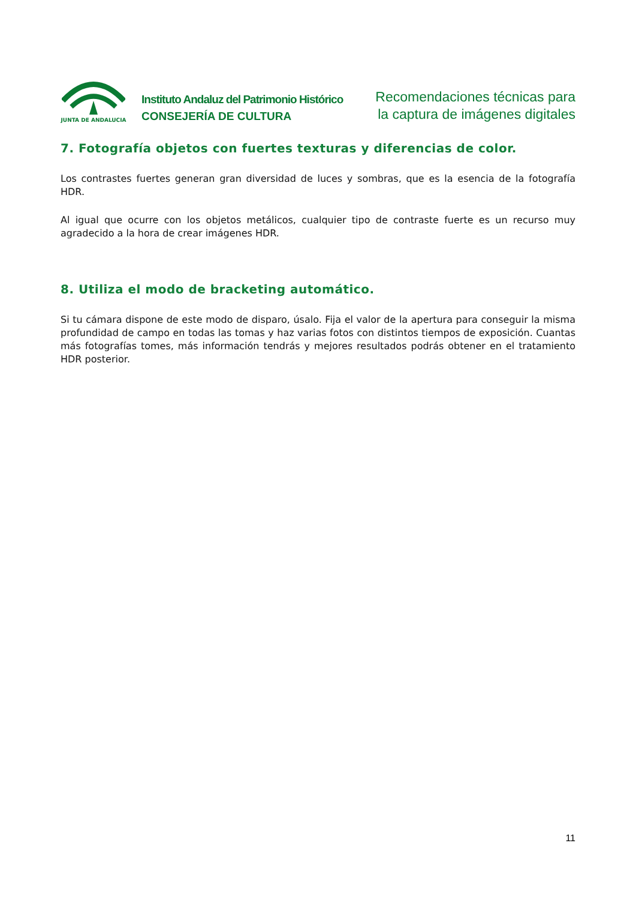JUNTA DE ANDALUCIA
Instituto Andaluz del Patrimonio Histórico
CONSEJERÍA DE CULTURA
Recomendaciones técnicas para
la captura de imágenes digitales
7. Fotografía objetos con fuertes texturas y diferencias de color.
Los contrastes fuertes generan gran diversidad de luces y sombras, que es la esencia de la fotografía HDR.
Al igual que ocurre con los objetos metálicos, cualquier tipo de contraste fuerte es un recurso muy agradecido a la hora de crear imágenes HDR.
8. Utiliza el modo de bracketing automático.
Si tu cámara dispone de este modo de disparo, úsalo. Fija el valor de la apertura para conseguir la misma profundidad de campo en todas las tomas y haz varias fotos con distintos tiempos de exposición. Cuantas más fotografías tomes, más información tendrás y mejores resultados podrás obtener en el tratamiento HDR posterior.
11